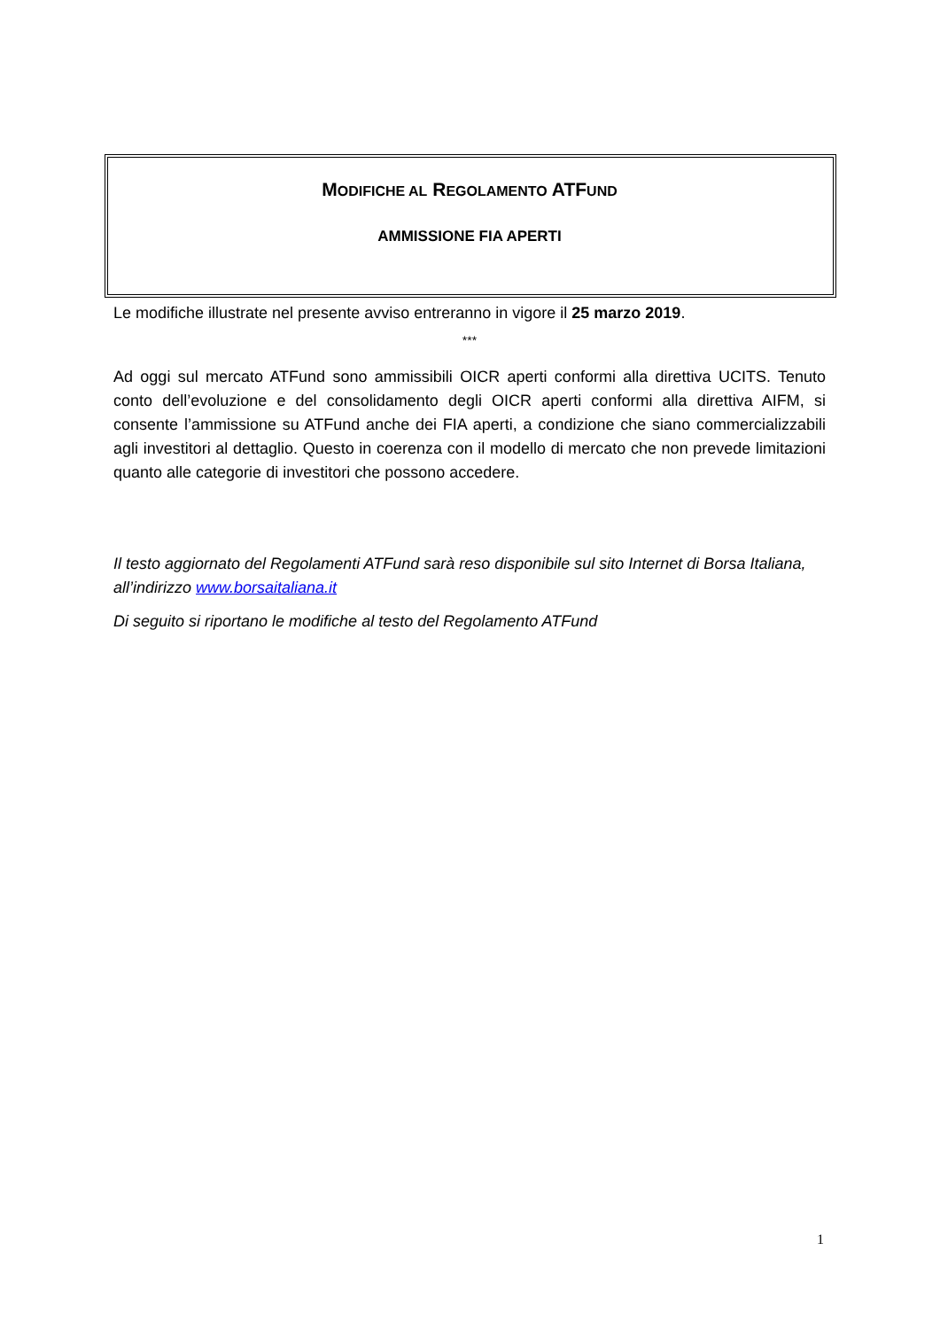MODIFICHE AL REGOLAMENTO ATFUND
AMMISSIONE FIA APERTI
Le modifiche illustrate nel presente avviso entreranno in vigore il 25 marzo 2019.
***
Ad oggi sul mercato ATFund sono ammissibili OICR aperti conformi alla direttiva UCITS. Tenuto conto dell’evoluzione e del consolidamento degli OICR aperti conformi alla direttiva AIFM, si consente l’ammissione su ATFund anche dei FIA aperti, a condizione che siano commercializzabili agli investitori al dettaglio. Questo in coerenza con il modello di mercato che non prevede limitazioni quanto alle categorie di investitori che possono accedere.
Il testo aggiornato del Regolamenti ATFund sarà reso disponibile sul sito Internet di Borsa Italiana, all’indirizzo www.borsaitaliana.it
Di seguito si riportano le modifiche al testo del Regolamento ATFund
1